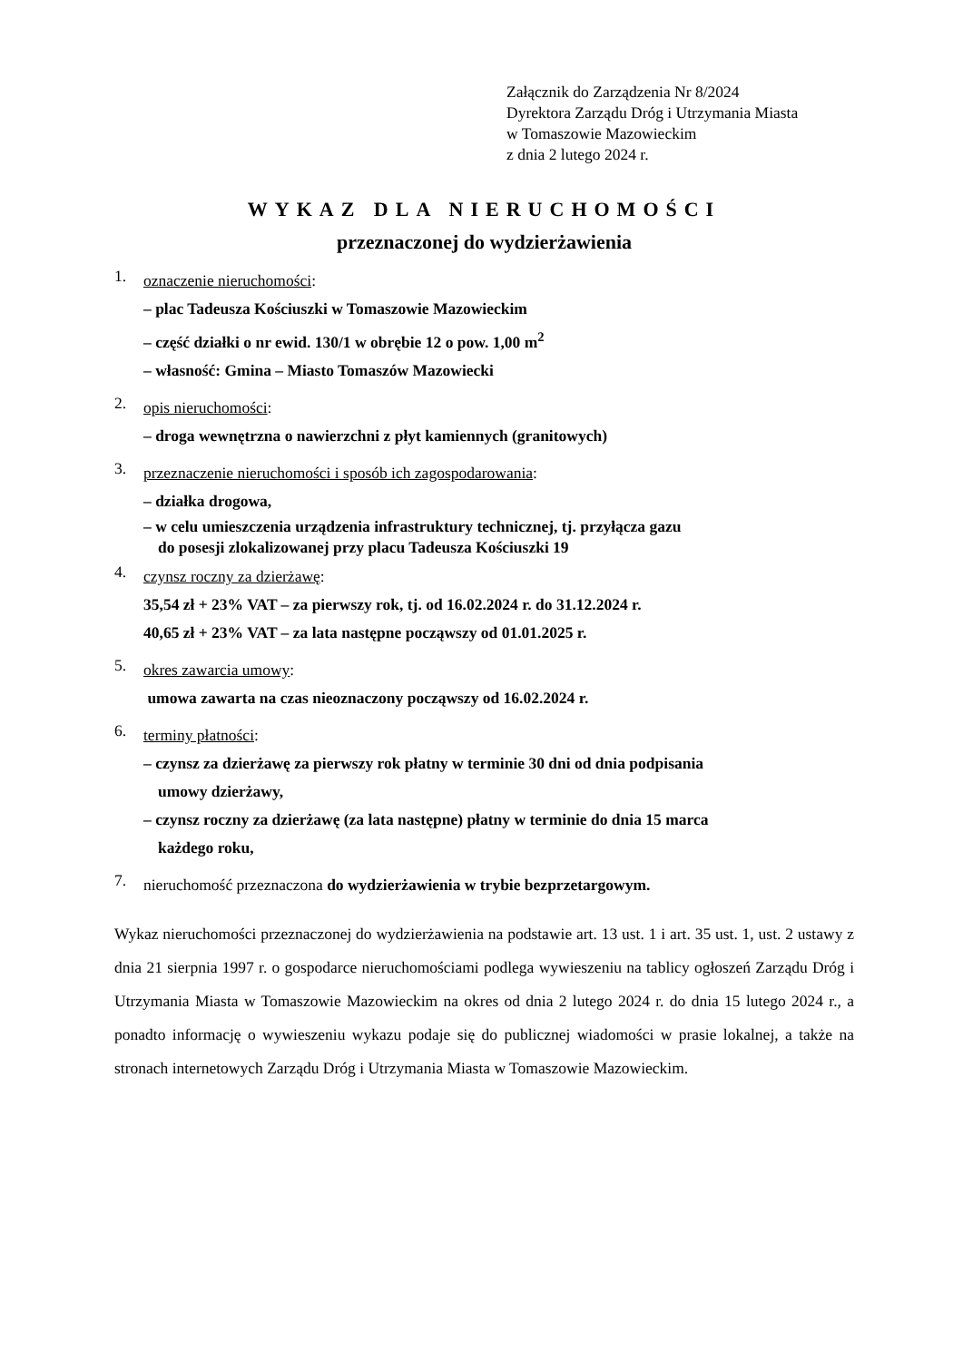Załącznik do Zarządzenia Nr 8/2024
Dyrektora Zarządu Dróg i Utrzymania Miasta
w Tomaszowie Mazowieckim
z dnia 2 lutego 2024 r.
WYKAZ DLA NIERUCHOMOŚCI
przeznaczonej do wydzierżawienia
1.
oznaczenie nieruchomości:
– plac Tadeusza Kościuszki w Tomaszowie Mazowieckim
– część działki o nr ewid. 130/1 w obrębie 12 o pow. 1,00 m<sup>2</sup>
– własność: Gmina – Miasto Tomaszów Mazowiecki
2.
opis nieruchomości:
– droga wewnętrzna o nawierzchni z płyt kamiennych (granitowych)
3.
przeznaczenie nieruchomości i sposób ich zagospodarowania:
– działka drogowa,
– w celu umieszczenia urządzenia infrastruktury technicznej, tj. przyłącza gazu
do posesji zlokalizowanej przy placu Tadeusza Kościuszki 19
4.
czynsz roczny za dzierżawę:
35,54 zł + 23% VAT – za pierwszy rok, tj. od 16.02.2024 r. do 31.12.2024 r.
40,65 zł + 23% VAT – za lata następne począwszy od 01.01.2025 r.
5.
okres zawarcia umowy:
umowa zawarta na czas nieoznaczony począwszy od 16.02.2024 r.
6.
terminy płatności:
– czynsz za dzierżawę za pierwszy rok płatny w terminie 30 dni od dnia podpisania
umowy dzierżawy,
– czynsz roczny za dzierżawę (za lata następne) płatny w terminie do dnia 15 marca
każdego roku,
7.
nieruchomość przeznaczona do wydzierżawienia w trybie bezprzetargowym.
Wykaz nieruchomości przeznaczonej do wydzierżawienia na podstawie art. 13 ust. 1 i art. 35 ust. 1, ust. 2 ustawy z dnia 21 sierpnia 1997 r. o gospodarce nieruchomościami podlega wywieszeniu na tablicy ogłoszeń Zarządu Dróg i Utrzymania Miasta w Tomaszowie Mazowieckim na okres od dnia 2 lutego 2024 r. do dnia 15 lutego 2024 r., a ponadto informację o wywieszeniu wykazu podaje się do publicznej wiadomości w prasie lokalnej, a także na stronach internetowych Zarządu Dróg i Utrzymania Miasta w Tomaszowie Mazowieckim.